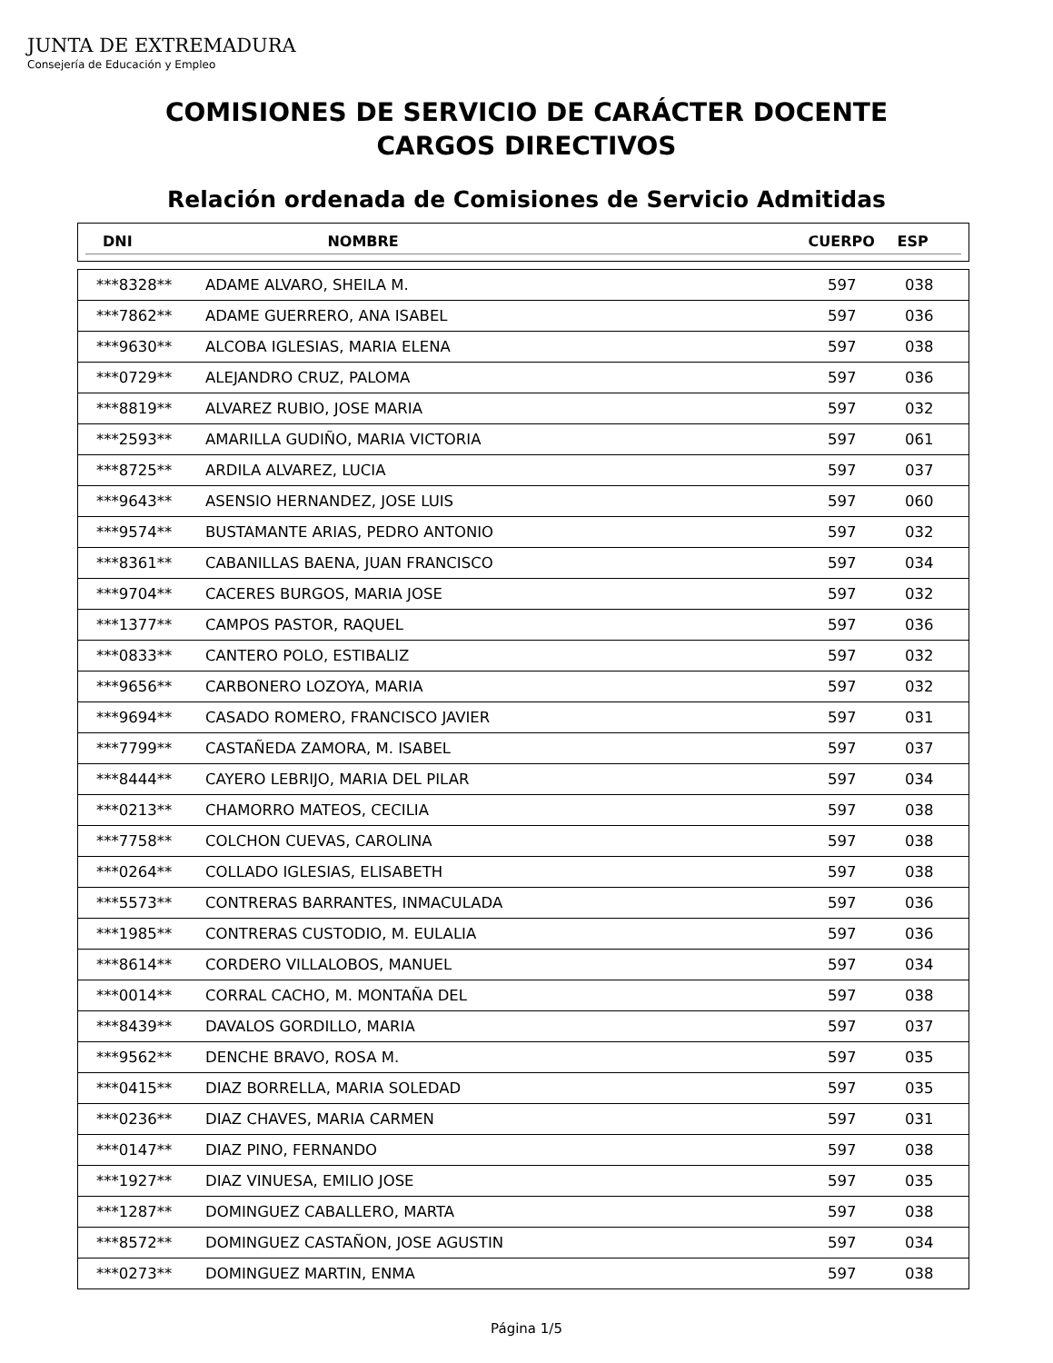JUNTA DE EXTREMADURA
Consejería de Educación y Empleo
COMISIONES DE SERVICIO DE CARÁCTER DOCENTE
CARGOS DIRECTIVOS
Relación ordenada de Comisiones de Servicio Admitidas
| DNI | NOMBRE | CUERPO | ESP |
| ***8328** | ADAME ALVARO, SHEILA M. | 597 | 038 |
| ***7862** | ADAME GUERRERO, ANA ISABEL | 597 | 036 |
| ***9630** | ALCOBA IGLESIAS, MARIA ELENA | 597 | 038 |
| ***0729** | ALEJANDRO CRUZ, PALOMA | 597 | 036 |
| ***8819** | ALVAREZ RUBIO, JOSE MARIA | 597 | 032 |
| ***2593** | AMARILLA GUDIÑO, MARIA VICTORIA | 597 | 061 |
| ***8725** | ARDILA ALVAREZ, LUCIA | 597 | 037 |
| ***9643** | ASENSIO HERNANDEZ, JOSE LUIS | 597 | 060 |
| ***9574** | BUSTAMANTE ARIAS, PEDRO ANTONIO | 597 | 032 |
| ***8361** | CABANILLAS BAENA, JUAN FRANCISCO | 597 | 034 |
| ***9704** | CACERES BURGOS, MARIA JOSE | 597 | 032 |
| ***1377** | CAMPOS PASTOR, RAQUEL | 597 | 036 |
| ***0833** | CANTERO POLO, ESTIBALIZ | 597 | 032 |
| ***9656** | CARBONERO LOZOYA, MARIA | 597 | 032 |
| ***9694** | CASADO ROMERO, FRANCISCO JAVIER | 597 | 031 |
| ***7799** | CASTAÑEDA ZAMORA, M. ISABEL | 597 | 037 |
| ***8444** | CAYERO LEBRIJO, MARIA DEL PILAR | 597 | 034 |
| ***0213** | CHAMORRO MATEOS, CECILIA | 597 | 038 |
| ***7758** | COLCHON CUEVAS, CAROLINA | 597 | 038 |
| ***0264** | COLLADO IGLESIAS, ELISABETH | 597 | 038 |
| ***5573** | CONTRERAS BARRANTES, INMACULADA | 597 | 036 |
| ***1985** | CONTRERAS CUSTODIO, M. EULALIA | 597 | 036 |
| ***8614** | CORDERO VILLALOBOS, MANUEL | 597 | 034 |
| ***0014** | CORRAL CACHO, M. MONTAÑA DEL | 597 | 038 |
| ***8439** | DAVALOS GORDILLO, MARIA | 597 | 037 |
| ***9562** | DENCHE BRAVO, ROSA M. | 597 | 035 |
| ***0415** | DIAZ BORRELLA, MARIA SOLEDAD | 597 | 035 |
| ***0236** | DIAZ CHAVES, MARIA CARMEN | 597 | 031 |
| ***0147** | DIAZ PINO, FERNANDO | 597 | 038 |
| ***1927** | DIAZ VINUESA, EMILIO JOSE | 597 | 035 |
| ***1287** | DOMINGUEZ CABALLERO, MARTA | 597 | 038 |
| ***8572** | DOMINGUEZ CASTAÑON, JOSE AGUSTIN | 597 | 034 |
| ***0273** | DOMINGUEZ MARTIN, ENMA | 597 | 038 |
Página 1/5